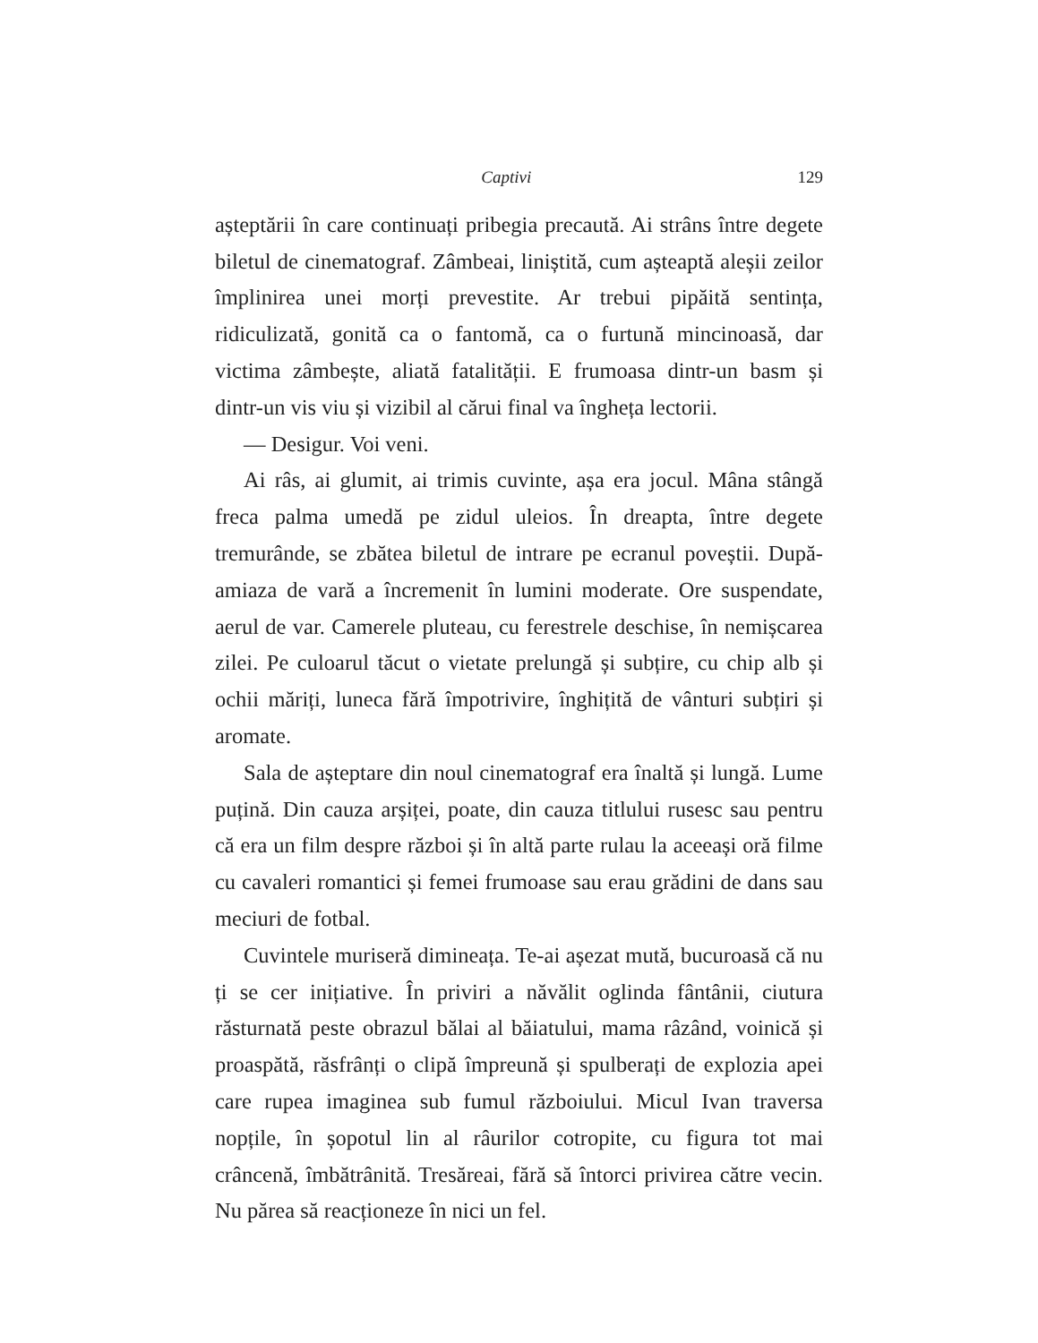Captivi 129
așteptării în care continuați pribegia precaută. Ai strâns între degete biletul de cinematograf. Zâmbeai, liniștită, cum așteaptă aleșii zeilor împlinirea unei morți prevestite. Ar trebui pipăită sentința, ridiculizată, gonită ca o fantomă, ca o furtună mincinoasă, dar victima zâmbește, aliată fatalității. E frumoasa dintr-un basm și dintr-un vis viu și vizibil al cărui final va îngheța lectorii.
— Desigur. Voi veni.
Ai râs, ai glumit, ai trimis cuvinte, așa era jocul. Mâna stângă freca palma umedă pe zidul uleios. În dreapta, între degete tremurânde, se zbătea biletul de intrare pe ecranul poveștii. După-amiaza de vară a încremenit în lumini moderate. Ore suspendate, aerul de var. Camerele pluteau, cu ferestrele deschise, în nemișcarea zilei. Pe culoarul tăcut o vietate prelungă și subțire, cu chip alb și ochii măriți, luneca fără împotrivire, înghițită de vânturi subțiri și aromate.
Sala de așteptare din noul cinematograf era înaltă și lungă. Lume puțină. Din cauza arșiței, poate, din cauza titlului rusesc sau pentru că era un film despre război și în altă parte rulau la aceeași oră filme cu cavaleri romantici și femei frumoase sau erau grădini de dans sau meciuri de fotbal.
Cuvintele muriseră dimineața. Te-ai așezat mută, bucuroasă că nu ți se cer inițiative. În priviri a năvălit oglinda fântânii, ciutura răsturnată peste obrazul bălai al băiatului, mama râzând, voinică și proaspătă, răsfrânți o clipă împreună și spulberați de explozia apei care rupea imaginea sub fumul războiului. Micul Ivan traversa nopțile, în șopotul lin al râurilor cotropite, cu figura tot mai crâncenă, îmbătrânită. Tresăreai, fără să întorci privirea către vecin. Nu părea să reacționeze în nici un fel.